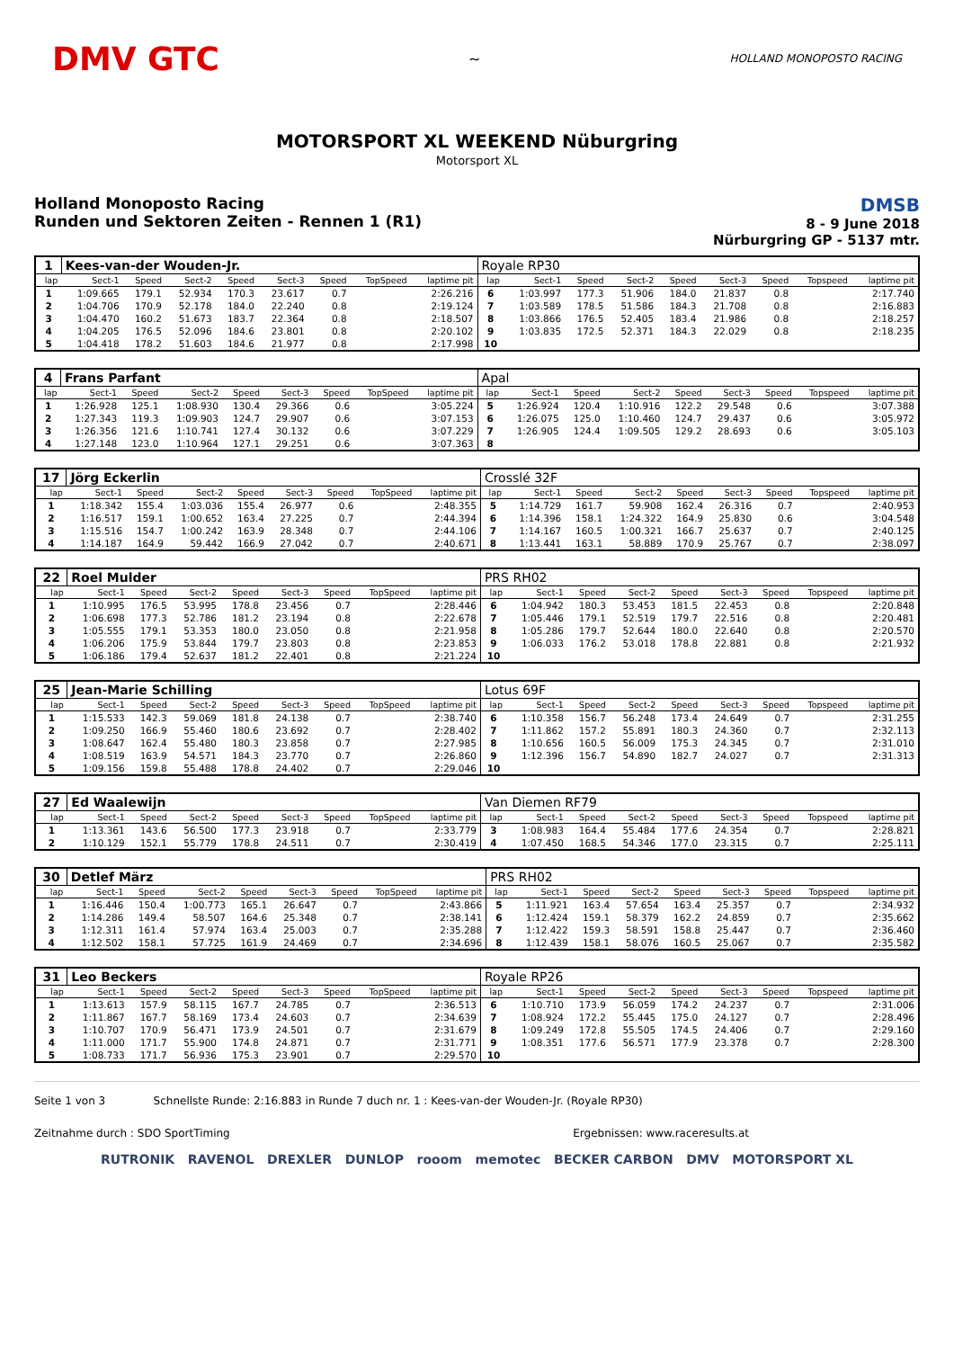DMV GTC ~ HOLLAND MONOPOSTO RACING
MOTORSPORT XL WEEKEND Nüburgring
Motorsport XL
Holland Monoposto Racing
Runden und Sektoren Zeiten - Rennen 1 (R1)
DMSB
8 - 9 June 2018
Nürburgring GP - 5137 mtr.
| 1 | Kees-van-der Wouden-Jr. | | | | | | | | Royale RP30 | | | | | | | | |
| lap | Sect-1 | Speed | Sect-2 | Speed | Sect-3 | Speed | TopSpeed | laptime pit | lap | Sect-1 | Speed | Sect-2 | Speed | Sect-3 | Speed | Topspeed | laptime pit |
| 1 | 1:09.665 | 179.1 | 52.934 | 170.3 | 23.617 | 0.7 | | 2:26.216 | 6 | 1:03.997 | 177.3 | 51.906 | 184.0 | 21.837 | 0.8 | | 2:17.740 |
| 2 | 1:04.706 | 170.9 | 52.178 | 184.0 | 22.240 | 0.8 | | 2:19.124 | 7 | 1:03.589 | 178.5 | 51.586 | 184.3 | 21.708 | 0.8 | | 2:16.883 |
| 3 | 1:04.470 | 160.2 | 51.673 | 183.7 | 22.364 | 0.8 | | 2:18.507 | 8 | 1:03.866 | 176.5 | 52.405 | 183.4 | 21.986 | 0.8 | | 2:18.257 |
| 4 | 1:04.205 | 176.5 | 52.096 | 184.6 | 23.801 | 0.8 | | 2:20.102 | 9 | 1:03.835 | 172.5 | 52.371 | 184.3 | 22.029 | 0.8 | | 2:18.235 |
| 5 | 1:04.418 | 178.2 | 51.603 | 184.6 | 21.977 | 0.8 | | 2:17.998 | 10 | | | | | | | | |
| 4 | Frans Parfant | | | | | | | | Apal | | | | | | | | |
| lap | Sect-1 | Speed | Sect-2 | Speed | Sect-3 | Speed | TopSpeed | laptime pit | lap | Sect-1 | Speed | Sect-2 | Speed | Sect-3 | Speed | Topspeed | laptime pit |
| 1 | 1:26.928 | 125.1 | 1:08.930 | 130.4 | 29.366 | 0.6 | | 3:05.224 | 5 | 1:26.924 | 120.4 | 1:10.916 | 122.2 | 29.548 | 0.6 | | 3:07.388 |
| 2 | 1:27.343 | 119.3 | 1:09.903 | 124.7 | 29.907 | 0.6 | | 3:07.153 | 6 | 1:26.075 | 125.0 | 1:10.460 | 124.7 | 29.437 | 0.6 | | 3:05.972 |
| 3 | 1:26.356 | 121.6 | 1:10.741 | 127.4 | 30.132 | 0.6 | | 3:07.229 | 7 | 1:26.905 | 124.4 | 1:09.505 | 129.2 | 28.693 | 0.6 | | 3:05.103 |
| 4 | 1:27.148 | 123.0 | 1:10.964 | 127.1 | 29.251 | 0.6 | | 3:07.363 | 8 | | | | | | | | |
| 17 | Jörg Eckerlin | | | | | | | | Crosslé 32F | | | | | | | | |
| lap | Sect-1 | Speed | Sect-2 | Speed | Sect-3 | Speed | TopSpeed | laptime pit | lap | Sect-1 | Speed | Sect-2 | Speed | Sect-3 | Speed | Topspeed | laptime pit |
| 1 | 1:18.342 | 155.4 | 1:03.036 | 155.4 | 26.977 | 0.6 | | 2:48.355 | 5 | 1:14.729 | 161.7 | 59.908 | 162.4 | 26.316 | 0.7 | | 2:40.953 |
| 2 | 1:16.517 | 159.1 | 1:00.652 | 163.4 | 27.225 | 0.7 | | 2:44.394 | 6 | 1:14.396 | 158.1 | 1:24.322 | 164.9 | 25.830 | 0.6 | | 3:04.548 |
| 3 | 1:15.516 | 154.7 | 1:00.242 | 163.9 | 28.348 | 0.7 | | 2:44.106 | 7 | 1:14.167 | 160.5 | 1:00.321 | 166.7 | 25.637 | 0.7 | | 2:40.125 |
| 4 | 1:14.187 | 164.9 | 59.442 | 166.9 | 27.042 | 0.7 | | 2:40.671 | 8 | 1:13.441 | 163.1 | 58.889 | 170.9 | 25.767 | 0.7 | | 2:38.097 |
| 22 | Roel Mulder | | | | | | | | PRS RH02 | | | | | | | | |
| lap | Sect-1 | Speed | Sect-2 | Speed | Sect-3 | Speed | TopSpeed | laptime pit | lap | Sect-1 | Speed | Sect-2 | Speed | Sect-3 | Speed | Topspeed | laptime pit |
| 1 | 1:10.995 | 176.5 | 53.995 | 178.8 | 23.456 | 0.7 | | 2:28.446 | 6 | 1:04.942 | 180.3 | 53.453 | 181.5 | 22.453 | 0.8 | | 2:20.848 |
| 2 | 1:06.698 | 177.3 | 52.786 | 181.2 | 23.194 | 0.8 | | 2:22.678 | 7 | 1:05.446 | 179.1 | 52.519 | 179.7 | 22.516 | 0.8 | | 2:20.481 |
| 3 | 1:05.555 | 179.1 | 53.353 | 180.0 | 23.050 | 0.8 | | 2:21.958 | 8 | 1:05.286 | 179.7 | 52.644 | 180.0 | 22.640 | 0.8 | | 2:20.570 |
| 4 | 1:06.206 | 175.9 | 53.844 | 179.7 | 23.803 | 0.8 | | 2:23.853 | 9 | 1:06.033 | 176.2 | 53.018 | 178.8 | 22.881 | 0.8 | | 2:21.932 |
| 5 | 1:06.186 | 179.4 | 52.637 | 181.2 | 22.401 | 0.8 | | 2:21.224 | 10 | | | | | | | | |
| 25 | Jean-Marie Schilling | | | | | | | | Lotus 69F | | | | | | | | |
| lap | Sect-1 | Speed | Sect-2 | Speed | Sect-3 | Speed | TopSpeed | laptime pit | lap | Sect-1 | Speed | Sect-2 | Speed | Sect-3 | Speed | Topspeed | laptime pit |
| 1 | 1:15.533 | 142.3 | 59.069 | 181.8 | 24.138 | 0.7 | | 2:38.740 | 6 | 1:10.358 | 156.7 | 56.248 | 173.4 | 24.649 | 0.7 | | 2:31.255 |
| 2 | 1:09.250 | 166.9 | 55.460 | 180.6 | 23.692 | 0.7 | | 2:28.402 | 7 | 1:11.862 | 157.2 | 55.891 | 180.3 | 24.360 | 0.7 | | 2:32.113 |
| 3 | 1:08.647 | 162.4 | 55.480 | 180.3 | 23.858 | 0.7 | | 2:27.985 | 8 | 1:10.656 | 160.5 | 56.009 | 175.3 | 24.345 | 0.7 | | 2:31.010 |
| 4 | 1:08.519 | 163.9 | 54.571 | 184.3 | 23.770 | 0.7 | | 2:26.860 | 9 | 1:12.396 | 156.7 | 54.890 | 182.7 | 24.027 | 0.7 | | 2:31.313 |
| 5 | 1:09.156 | 159.8 | 55.488 | 178.8 | 24.402 | 0.7 | | 2:29.046 | 10 | | | | | | | | |
| 27 | Ed Waalewijn | | | | | | | | Van Diemen RF79 | | | | | | | | |
| lap | Sect-1 | Speed | Sect-2 | Speed | Sect-3 | Speed | TopSpeed | laptime pit | lap | Sect-1 | Speed | Sect-2 | Speed | Sect-3 | Speed | Topspeed | laptime pit |
| 1 | 1:13.361 | 143.6 | 56.500 | 177.3 | 23.918 | 0.7 | | 2:33.779 | 3 | 1:08.983 | 164.4 | 55.484 | 177.6 | 24.354 | 0.7 | | 2:28.821 |
| 2 | 1:10.129 | 152.1 | 55.779 | 178.8 | 24.511 | 0.7 | | 2:30.419 | 4 | 1:07.450 | 168.5 | 54.346 | 177.0 | 23.315 | 0.7 | | 2:25.111 |
| 30 | Detlef März | | | | | | | | PRS RH02 | | | | | | | | |
| lap | Sect-1 | Speed | Sect-2 | Speed | Sect-3 | Speed | TopSpeed | laptime pit | lap | Sect-1 | Speed | Sect-2 | Speed | Sect-3 | Speed | Topspeed | laptime pit |
| 1 | 1:16.446 | 150.4 | 1:00.773 | 165.1 | 26.647 | 0.7 | | 2:43.866 | 5 | 1:11.921 | 163.4 | 57.654 | 163.4 | 25.357 | 0.7 | | 2:34.932 |
| 2 | 1:14.286 | 149.4 | 58.507 | 164.6 | 25.348 | 0.7 | | 2:38.141 | 6 | 1:12.424 | 159.1 | 58.379 | 162.2 | 24.859 | 0.7 | | 2:35.662 |
| 3 | 1:12.311 | 161.4 | 57.974 | 163.4 | 25.003 | 0.7 | | 2:35.288 | 7 | 1:12.422 | 159.3 | 58.591 | 158.8 | 25.447 | 0.7 | | 2:36.460 |
| 4 | 1:12.502 | 158.1 | 57.725 | 161.9 | 24.469 | 0.7 | | 2:34.696 | 8 | 1:12.439 | 158.1 | 58.076 | 160.5 | 25.067 | 0.7 | | 2:35.582 |
| 31 | Leo Beckers | | | | | | | | Royale RP26 | | | | | | | | |
| lap | Sect-1 | Speed | Sect-2 | Speed | Sect-3 | Speed | TopSpeed | laptime pit | lap | Sect-1 | Speed | Sect-2 | Speed | Sect-3 | Speed | Topspeed | laptime pit |
| 1 | 1:13.613 | 157.9 | 58.115 | 167.7 | 24.785 | 0.7 | | 2:36.513 | 6 | 1:10.710 | 173.9 | 56.059 | 174.2 | 24.237 | 0.7 | | 2:31.006 |
| 2 | 1:11.867 | 167.7 | 58.169 | 173.4 | 24.603 | 0.7 | | 2:34.639 | 7 | 1:08.924 | 172.2 | 55.445 | 175.0 | 24.127 | 0.7 | | 2:28.496 |
| 3 | 1:10.707 | 170.9 | 56.471 | 173.9 | 24.501 | 0.7 | | 2:31.679 | 8 | 1:09.249 | 172.8 | 55.505 | 174.5 | 24.406 | 0.7 | | 2:29.160 |
| 4 | 1:11.000 | 171.7 | 55.900 | 174.8 | 24.871 | 0.7 | | 2:31.771 | 9 | 1:08.351 | 177.6 | 56.571 | 177.9 | 23.378 | 0.7 | | 2:28.300 |
| 5 | 1:08.733 | 171.7 | 56.936 | 175.3 | 23.901 | 0.7 | | 2:29.570 | 10 | | | | | | | | |
Seite 1 von 3 Schnellste Runde: 2:16.883 in Runde 7 duch nr. 1 : Kees-van-der Wouden-Jr. (Royale RP30)
Zeitnahme durch : SDO SportTiming Ergebnissen: www.raceresults.at
RUTRONIK RAVENOL DREXLER DUNLOP rooom memotec BECKER CARBON DMV MOTORSPORT XL